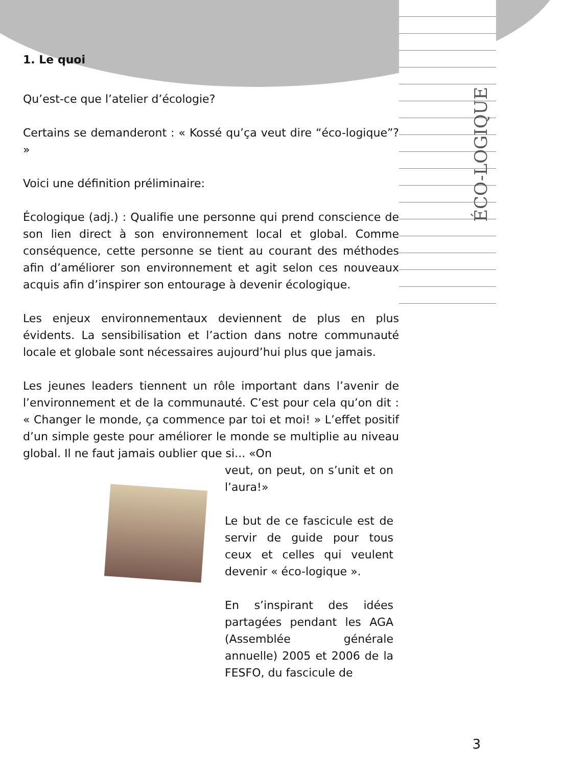ÉCO-LOGIQUE
1. Le quoi
Qu’est-ce que l’atelier d’écologie?
Certains se demanderont : « Kossé qu’ça veut dire “éco-logique”? »
Voici une définition préliminaire:
Écologique (adj.) : Qualifie une personne qui prend conscience de son lien direct à son environnement local et global. Comme conséquence, cette personne se tient au courant des méthodes afin d’améliorer son environnement et agit selon ces nouveaux acquis afin d’inspirer son entourage à devenir écologique.
Les enjeux environnementaux deviennent de plus en plus évidents. La sensibilisation et l’action dans notre communauté locale et globale sont nécessaires aujourd’hui plus que jamais.
Les jeunes leaders tiennent un rôle important dans l’avenir de l’environnement et de la communauté. C’est pour cela qu’on dit : « Changer le monde, ça commence par toi et moi! » L’effet positif d’un simple geste pour améliorer le monde se multiplie au niveau global. Il ne faut jamais oublier que si... «On
veut, on peut, on s’unit et on l’aura!»
Le but de ce fascicule est de servir de guide pour tous ceux et celles qui veulent devenir « éco-logique ».
En s’inspirant des idées partagées pendant les AGA (Assemblée générale annuelle) 2005 et 2006 de la FESFO, du fascicule de
3